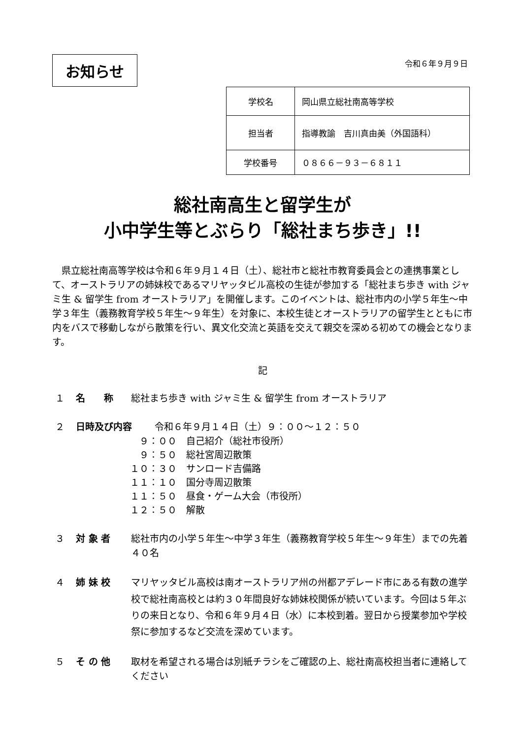お知らせ
令和６年９月９日
| 学校名 | 岡山県立総社南高等学校 |
| 担当者 | 指導教諭 吉川真由美（外国語科） |
| 学校番号 | ０８６６－９３－６８１１ |
総社南高生と留学生が
小中学生等とぶらり「総社まち歩き」!!
県立総社南高等学校は令和６年９月１４日（土）、総社市と総社市教育委員会との連携事業として、オーストラリアの姉妹校であるマリヤッタビル高校の生徒が参加する「総社まち歩き with ジャミ生 & 留学生 from オーストラリア」を開催します。このイベントは、総社市内の小学５年生～中学３年生（義務教育学校５年生～９年生）を対象に、本校生徒とオーストラリアの留学生とともに市内をバスで移動しながら散策を行い、異文化交流と英語を交えて親交を深める初めての機会となります。
記
１ 名　　称 総社まち歩き with ジャミ生 & 留学生 from オーストラリア
２ 日時及び内容 令和６年９月１４日（土）９：００～１２：５０
　９：００　自己紹介（総社市役所）
　９：５０　総社宮周辺散策
１０：３０　サンロード吉備路
１１：１０　国分寺周辺散策
１１：５０　昼食・ゲーム大会（市役所）
１２：５０　解散
３ 対 象 者 総社市内の小学５年生～中学３年生（義務教育学校５年生～９年生）までの先着４０名
４ 姉 妹 校 マリヤッタビル高校は南オーストラリア州の州都アデレード市にある有数の進学校で総社南高校とは約３０年間良好な姉妹校関係が続いています。今回は５年ぶりの来日となり、令和６年９月４日（水）に本校到着。翌日から授業参加や学校祭に参加するなど交流を深めています。
５ そ の 他 取材を希望される場合は別紙チラシをご確認の上、総社南高校担当者に連絡してください